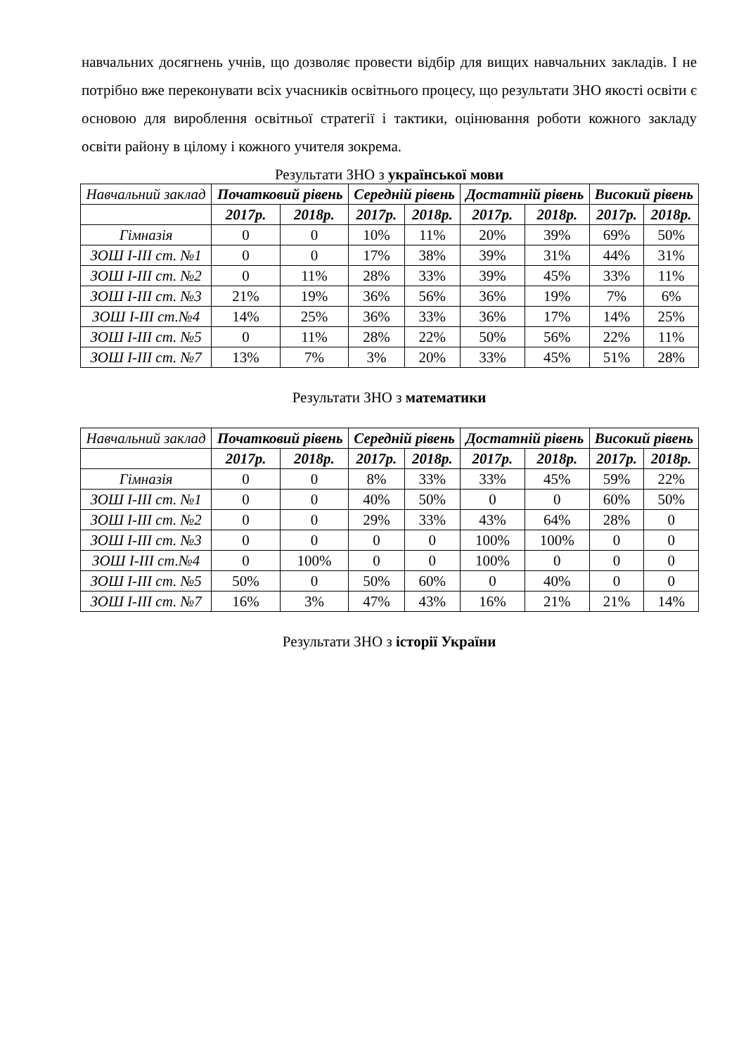навчальних досягнень учнів, що дозволяє провести відбір для вищих навчальних закладів. І не потрібно вже переконувати всіх учасників освітнього процесу, що результати ЗНО якості освіти є основою для вироблення освітньої стратегії і тактики, оцінювання роботи кожного закладу освіти району в цілому і кожного учителя зокрема.
Результати ЗНО з української мови
| Навчальний заклад | Початковий рівень | | Середній рівень | | Достатній рівень | | Високий рівень | |
| --- | --- | --- | --- | --- | --- | --- | --- | --- |
| | 2017р. | 2018р. | 2017р. | 2018р. | 2017р. | 2018р. | 2017р. | 2018р. |
| Гімназія | 0 | 0 | 10% | 11% | 20% | 39% | 69% | 50% |
| ЗОШ І-ІІІ ст. №1 | 0 | 0 | 17% | 38% | 39% | 31% | 44% | 31% |
| ЗОШ І-ІІІ ст. №2 | 0 | 11% | 28% | 33% | 39% | 45% | 33% | 11% |
| ЗОШ І-ІІІ ст. №3 | 21% | 19% | 36% | 56% | 36% | 19% | 7% | 6% |
| ЗОШ І-ІІІ ст.№4 | 14% | 25% | 36% | 33% | 36% | 17% | 14% | 25% |
| ЗОШ І-ІІІ ст. №5 | 0 | 11% | 28% | 22% | 50% | 56% | 22% | 11% |
| ЗОШ І-ІІІ ст. №7 | 13% | 7% | 3% | 20% | 33% | 45% | 51% | 28% |
Результати ЗНО з математики
| Навчальний заклад | Початковий рівень | | Середній рівень | | Достатній рівень | | Високий рівень | |
| --- | --- | --- | --- | --- | --- | --- | --- | --- |
| | 2017р. | 2018р. | 2017р. | 2018р. | 2017р. | 2018р. | 2017р. | 2018р. |
| Гімназія | 0 | 0 | 8% | 33% | 33% | 45% | 59% | 22% |
| ЗОШ І-ІІІ ст. №1 | 0 | 0 | 40% | 50% | 0 | 0 | 60% | 50% |
| ЗОШ І-ІІІ ст. №2 | 0 | 0 | 29% | 33% | 43% | 64% | 28% | 0 |
| ЗОШ І-ІІІ ст. №3 | 0 | 0 | 0 | 0 | 100% | 100% | 0 | 0 |
| ЗОШ І-ІІІ ст.№4 | 0 | 100% | 0 | 0 | 100% | 0 | 0 | 0 |
| ЗОШ І-ІІІ ст. №5 | 50% | 0 | 50% | 60% | 0 | 40% | 0 | 0 |
| ЗОШ І-ІІІ ст. №7 | 16% | 3% | 47% | 43% | 16% | 21% | 21% | 14% |
Результати ЗНО з історії України